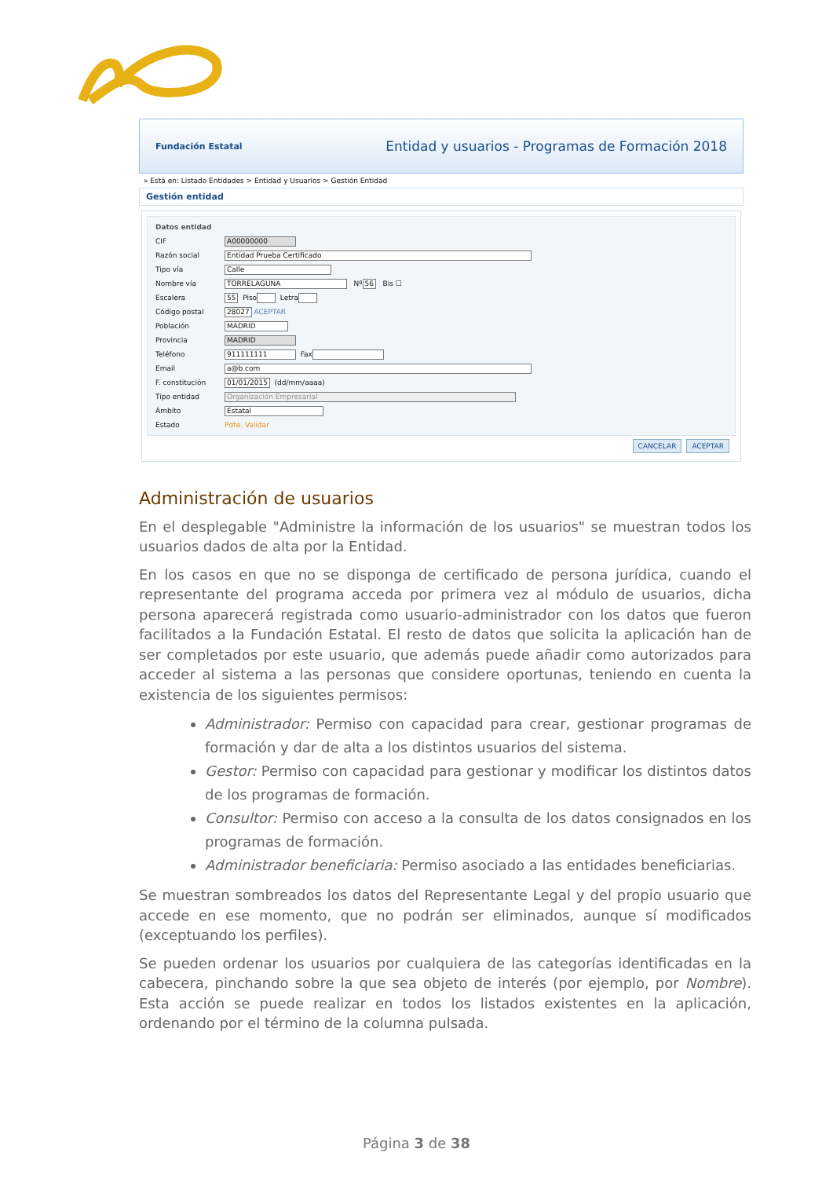Fundación Estatal Entidad y usuarios - Programas de Formación 2018
» Está en: Listado Entidades > Entidad y Usuarios > Gestión Entidad
Gestión entidad
Datos entidad
CIF A00000000
Razón social Entidad Prueba Certificado
Tipo vía Calle
Nombre vía TORRELAGUNA Nº 56 Bis ☐
Escalera 55 Piso Letra
Código postal 28027 ACEPTAR
Población MADRID
Provincia MADRID
Teléfono 911111111 Fax
Email a@b.com
F. constitución 01/01/2015 (dd/mm/aaaa)
Tipo entidad Organización Empresarial
Ámbito Estatal
Estado Pdte. Validar
CANCELAR ACEPTAR
Administración de usuarios
En el desplegable "Administre la información de los usuarios" se muestran todos los usuarios dados de alta por la Entidad.
En los casos en que no se disponga de certificado de persona jurídica, cuando el representante del programa acceda por primera vez al módulo de usuarios, dicha persona aparecerá registrada como usuario-administrador con los datos que fueron facilitados a la Fundación Estatal. El resto de datos que solicita la aplicación han de ser completados por este usuario, que además puede añadir como autorizados para acceder al sistema a las personas que considere oportunas, teniendo en cuenta la existencia de los siguientes permisos:
Administrador: Permiso con capacidad para crear, gestionar programas de formación y dar de alta a los distintos usuarios del sistema.
Gestor: Permiso con capacidad para gestionar y modificar los distintos datos de los programas de formación.
Consultor: Permiso con acceso a la consulta de los datos consignados en los programas de formación.
Administrador beneficiaria: Permiso asociado a las entidades beneficiarias.
Se muestran sombreados los datos del Representante Legal y del propio usuario que accede en ese momento, que no podrán ser eliminados, aunque sí modificados (exceptuando los perfiles).
Se pueden ordenar los usuarios por cualquiera de las categorías identificadas en la cabecera, pinchando sobre la que sea objeto de interés (por ejemplo, por Nombre). Esta acción se puede realizar en todos los listados existentes en la aplicación, ordenando por el término de la columna pulsada.
Página 3 de 38